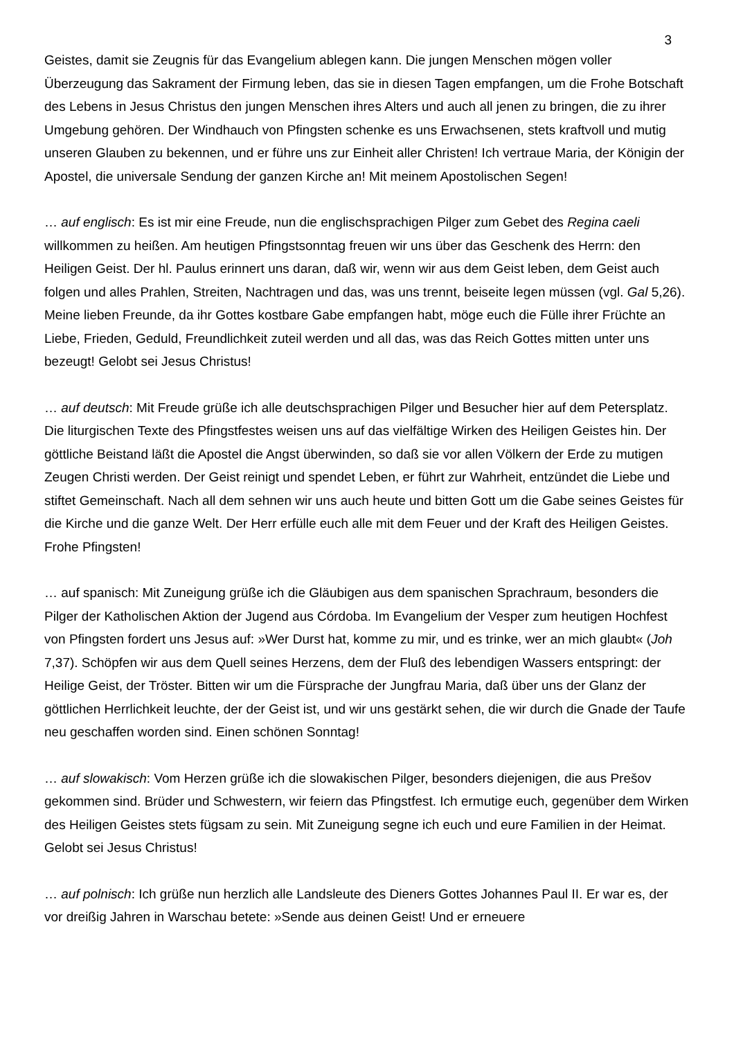3
Geistes, damit sie Zeugnis für das Evangelium ablegen kann. Die jungen Menschen mögen voller Überzeugung das Sakrament der Firmung leben, das sie in diesen Tagen empfangen, um die Frohe Botschaft des Lebens in Jesus Christus den jungen Menschen ihres Alters und auch all jenen zu bringen, die zu ihrer Umgebung gehören. Der Windhauch von Pfingsten schenke es uns Erwachsenen, stets kraftvoll und mutig unseren Glauben zu bekennen, und er führe uns zur Einheit aller Christen! Ich vertraue Maria, der Königin der Apostel, die universale Sendung der ganzen Kirche an! Mit meinem Apostolischen Segen!
… auf englisch: Es ist mir eine Freude, nun die englischsprachigen Pilger zum Gebet des Regina caeli willkommen zu heißen. Am heutigen Pfingstsonntag freuen wir uns über das Geschenk des Herrn: den Heiligen Geist. Der hl. Paulus erinnert uns daran, daß wir, wenn wir aus dem Geist leben, dem Geist auch folgen und alles Prahlen, Streiten, Nachtragen und das, was uns trennt, beiseite legen müssen (vgl. Gal 5,26). Meine lieben Freunde, da ihr Gottes kostbare Gabe empfangen habt, möge euch die Fülle ihrer Früchte an Liebe, Frieden, Geduld, Freundlichkeit zuteil werden und all das, was das Reich Gottes mitten unter uns bezeugt! Gelobt sei Jesus Christus!
… auf deutsch: Mit Freude grüße ich alle deutschsprachigen Pilger und Besucher hier auf dem Petersplatz. Die liturgischen Texte des Pfingstfestes weisen uns auf das vielfältige Wirken des Heiligen Geistes hin. Der göttliche Beistand läßt die Apostel die Angst überwinden, so daß sie vor allen Völkern der Erde zu mutigen Zeugen Christi werden. Der Geist reinigt und spendet Leben, er führt zur Wahrheit, entzündet die Liebe und stiftet Gemeinschaft. Nach all dem sehnen wir uns auch heute und bitten Gott um die Gabe seines Geistes für die Kirche und die ganze Welt. Der Herr erfülle euch alle mit dem Feuer und der Kraft des Heiligen Geistes. Frohe Pfingsten!
… auf spanisch: Mit Zuneigung grüße ich die Gläubigen aus dem spanischen Sprachraum, besonders die Pilger der Katholischen Aktion der Jugend aus Córdoba. Im Evangelium der Vesper zum heutigen Hochfest von Pfingsten fordert uns Jesus auf: »Wer Durst hat, komme zu mir, und es trinke, wer an mich glaubt« (Joh 7,37). Schöpfen wir aus dem Quell seines Herzens, dem der Fluß des lebendigen Wassers entspringt: der Heilige Geist, der Tröster. Bitten wir um die Fürsprache der Jungfrau Maria, daß über uns der Glanz der göttlichen Herrlichkeit leuchte, der der Geist ist, und wir uns gestärkt sehen, die wir durch die Gnade der Taufe neu geschaffen worden sind. Einen schönen Sonntag!
… auf slowakisch: Vom Herzen grüße ich die slowakischen Pilger, besonders diejenigen, die aus Prešov gekommen sind. Brüder und Schwestern, wir feiern das Pfingstfest. Ich ermutige euch, gegenüber dem Wirken des Heiligen Geistes stets fügsam zu sein. Mit Zuneigung segne ich euch und eure Familien in der Heimat. Gelobt sei Jesus Christus!
… auf polnisch: Ich grüße nun herzlich alle Landsleute des Dieners Gottes Johannes Paul II. Er war es, der vor dreißig Jahren in Warschau betete: »Sende aus deinen Geist! Und er erneuere